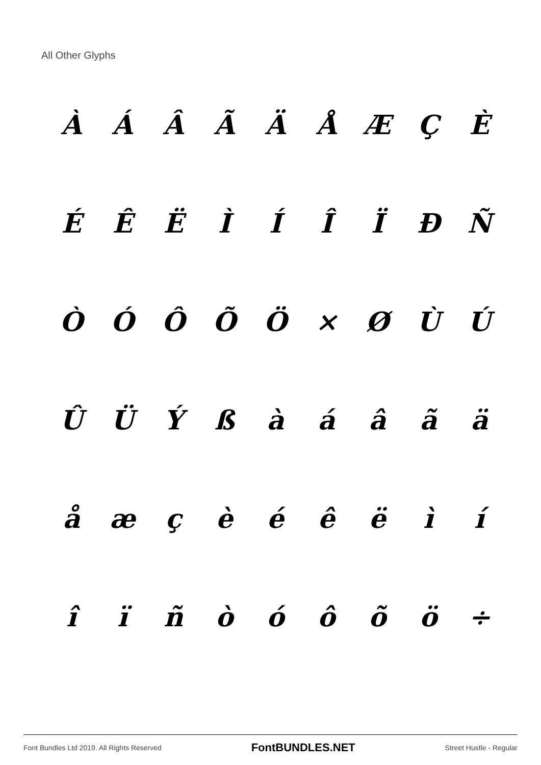All Other Glyphs
À Á Â Ã Ä Å Æ Ç È
É Ê Ë Ì Í Î Ï Ð Ñ
Ò Ó Ô Õ Ö × Ø Ù Ú
Û Ü Ý ß à á â ã ä
å æ ç è é ê ë ì í
î ï ñ ò ó ô õ ö ÷
Font Bundles Ltd 2019. All Rights Reserved FontBUNDLES.NET Street Hustle - Regular